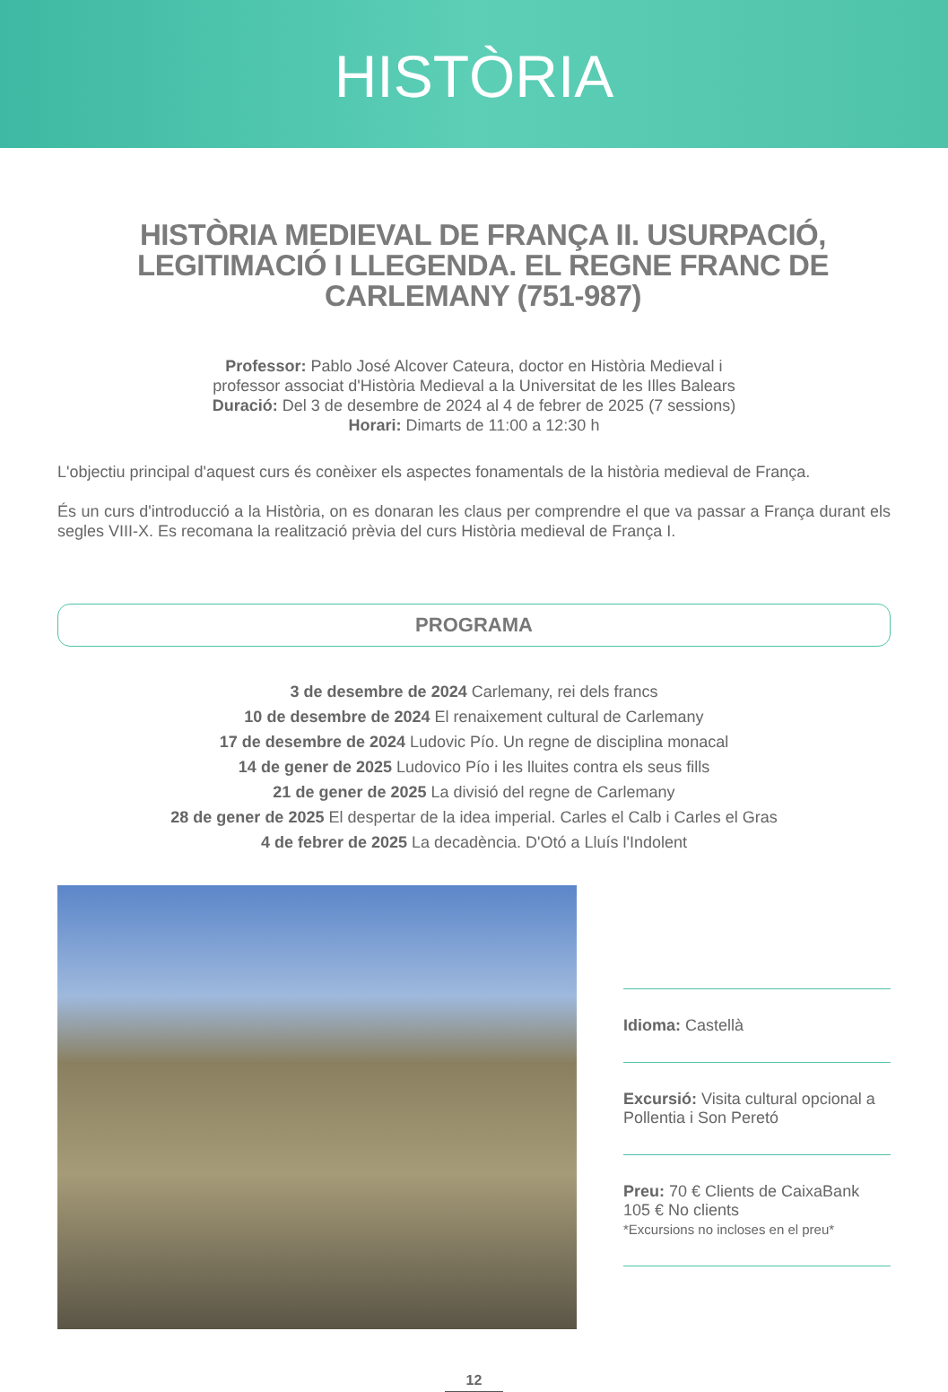HISTÒRIA
HISTÒRIA MEDIEVAL DE FRANÇA II. USURPACIÓ, LEGITIMACIÓ I LLEGENDA. EL REGNE FRANC DE CARLEMANY (751-987)
Professor: Pablo José Alcover Cateura, doctor en Història Medieval i
professor associat d'Història Medieval a la Universitat de les Illes Balears
Duració: Del 3 de desembre de 2024 al 4 de febrer de 2025 (7 sessions)
Horari: Dimarts de 11:00 a 12:30 h
L'objectiu principal d'aquest curs és conèixer els aspectes fonamentals de la història medieval de França.
És un curs d'introducció a la Història, on es donaran les claus per comprendre el que va passar a França durant els segles VIII-X. Es recomana la realització prèvia del curs Història medieval de França I.
PROGRAMA
3 de desembre de 2024 Carlemany, rei dels francs
10 de desembre de 2024 El renaixement cultural de Carlemany
17 de desembre de 2024 Ludovic Pío. Un regne de disciplina monacal
14 de gener de 2025 Ludovico Pío i les lluites contra els seus fills
21 de gener de 2025 La divisió del regne de Carlemany
28 de gener de 2025 El despertar de la idea imperial. Carles el Calb i Carles el Gras
4 de febrer de 2025 La decadència. D'Otó a Lluís l'Indolent
Idioma: Castellà
Excursió: Visita cultural opcional a Pollentia i Son Peretó
Preu: 70 € Clients de CaixaBank
105 € No clients
*Excursions no incloses en el preu*
12